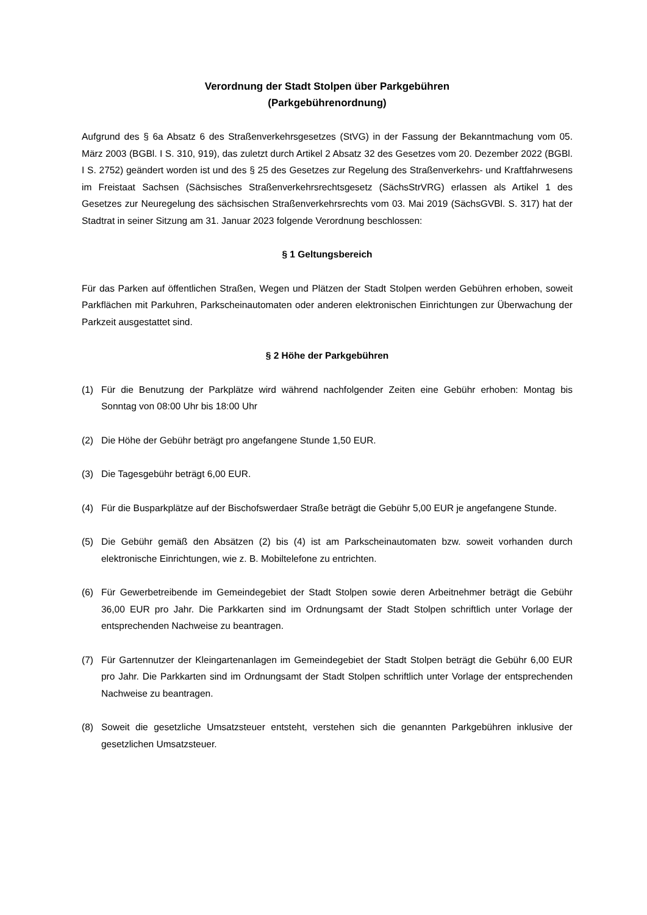Verordnung der Stadt Stolpen über Parkgebühren
(Parkgebührenordnung)
Aufgrund des § 6a Absatz 6 des Straßenverkehrsgesetzes (StVG) in der Fassung der Bekanntmachung vom 05. März 2003 (BGBl. I S. 310, 919), das zuletzt durch Artikel 2 Absatz 32 des Gesetzes vom 20. Dezember 2022 (BGBl. I S. 2752) geändert worden ist und des § 25 des Gesetzes zur Regelung des Straßenverkehrs- und Kraftfahrwesens im Freistaat Sachsen (Sächsisches Straßenverkehrsrechtsgesetz (SächsStrVRG) erlassen als Artikel 1 des Gesetzes zur Neuregelung des sächsischen Straßenverkehrsrechts vom 03. Mai 2019 (SächsGVBl. S. 317) hat der Stadtrat in seiner Sitzung am 31. Januar 2023 folgende Verordnung beschlossen:
§ 1 Geltungsbereich
Für das Parken auf öffentlichen Straßen, Wegen und Plätzen der Stadt Stolpen werden Gebühren erhoben, soweit Parkflächen mit Parkuhren, Parkscheinautomaten oder anderen elektronischen Einrichtungen zur Überwachung der Parkzeit ausgestattet sind.
§ 2 Höhe der Parkgebühren
(1) Für die Benutzung der Parkplätze wird während nachfolgender Zeiten eine Gebühr erhoben: Montag bis Sonntag von 08:00 Uhr bis 18:00 Uhr
(2) Die Höhe der Gebühr beträgt pro angefangene Stunde 1,50 EUR.
(3) Die Tagesgebühr beträgt 6,00 EUR.
(4) Für die Busparkplätze auf der Bischofswerdaer Straße beträgt die Gebühr 5,00 EUR je angefangene Stunde.
(5) Die Gebühr gemäß den Absätzen (2) bis (4) ist am Parkscheinautomaten bzw. soweit vorhanden durch elektronische Einrichtungen, wie z. B. Mobiltelefone zu entrichten.
(6) Für Gewerbetreibende im Gemeindegebiet der Stadt Stolpen sowie deren Arbeitnehmer beträgt die Gebühr 36,00 EUR pro Jahr. Die Parkkarten sind im Ordnungsamt der Stadt Stolpen schriftlich unter Vorlage der entsprechenden Nachweise zu beantragen.
(7) Für Gartennutzer der Kleingartenanlagen im Gemeindegebiet der Stadt Stolpen beträgt die Gebühr 6,00 EUR pro Jahr. Die Parkkarten sind im Ordnungsamt der Stadt Stolpen schriftlich unter Vorlage der entsprechenden Nachweise zu beantragen.
(8) Soweit die gesetzliche Umsatzsteuer entsteht, verstehen sich die genannten Parkgebühren inklusive der gesetzlichen Umsatzsteuer.